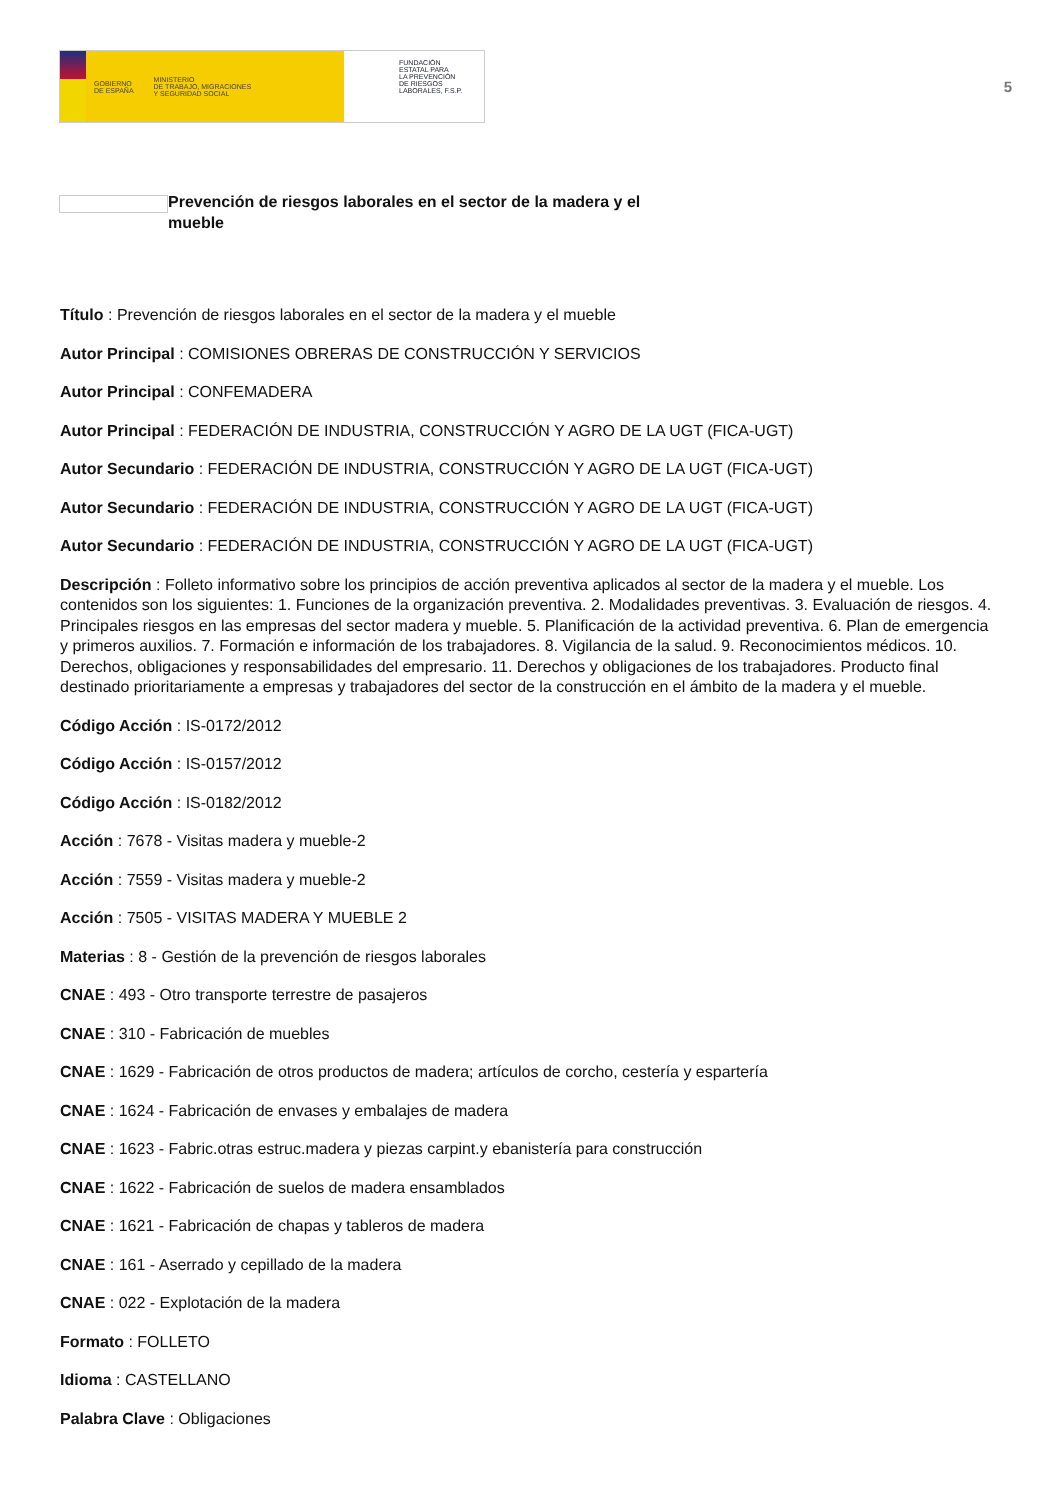GOBIERNO
DE ESPAÑA MINISTERIO
DE TRABAJO, MIGRACIONES
Y SEGURIDAD SOCIAL
FUNDACIÓN
ESTATAL PARA
LA PREVENCIÓN
DE RIESGOS
LABORALES, F.S.P.
5
Prevención de riesgos laborales en el sector de la madera y el mueble
Título : Prevención de riesgos laborales en el sector de la madera y el mueble
Autor Principal : COMISIONES OBRERAS DE CONSTRUCCIÓN Y SERVICIOS
Autor Principal : CONFEMADERA
Autor Principal : FEDERACIÓN DE INDUSTRIA, CONSTRUCCIÓN Y AGRO DE LA UGT (FICA-UGT)
Autor Secundario : FEDERACIÓN DE INDUSTRIA, CONSTRUCCIÓN Y AGRO DE LA UGT (FICA-UGT)
Autor Secundario : FEDERACIÓN DE INDUSTRIA, CONSTRUCCIÓN Y AGRO DE LA UGT (FICA-UGT)
Autor Secundario : FEDERACIÓN DE INDUSTRIA, CONSTRUCCIÓN Y AGRO DE LA UGT (FICA-UGT)
Descripción : Folleto informativo sobre los principios de acción preventiva aplicados al sector de la madera y el mueble. Los contenidos son los siguientes: 1. Funciones de la organización preventiva. 2. Modalidades preventivas. 3. Evaluación de riesgos. 4. Principales riesgos en las empresas del sector madera y mueble. 5. Planificación de la actividad preventiva. 6. Plan de emergencia y primeros auxilios. 7. Formación e información de los trabajadores. 8. Vigilancia de la salud. 9. Reconocimientos médicos. 10. Derechos, obligaciones y responsabilidades del empresario. 11. Derechos y obligaciones de los trabajadores. Producto final destinado prioritariamente a empresas y trabajadores del sector de la construcción en el ámbito de la madera y el mueble.
Código Acción : IS-0172/2012
Código Acción : IS-0157/2012
Código Acción : IS-0182/2012
Acción : 7678 - Visitas madera y mueble-2
Acción : 7559 - Visitas madera y mueble-2
Acción : 7505 - VISITAS MADERA Y MUEBLE 2
Materias : 8 - Gestión de la prevención de riesgos laborales
CNAE : 493 - Otro transporte terrestre de pasajeros
CNAE : 310 - Fabricación de muebles
CNAE : 1629 - Fabricación de otros productos de madera; artículos de corcho, cestería y espartería
CNAE : 1624 - Fabricación de envases y embalajes de madera
CNAE : 1623 - Fabric.otras estruc.madera y piezas carpint.y ebanistería para construcción
CNAE : 1622 - Fabricación de suelos de madera ensamblados
CNAE : 1621 - Fabricación de chapas y tableros de madera
CNAE : 161 - Aserrado y cepillado de la madera
CNAE : 022 - Explotación de la madera
Formato : FOLLETO
Idioma : CASTELLANO
Palabra Clave : Obligaciones